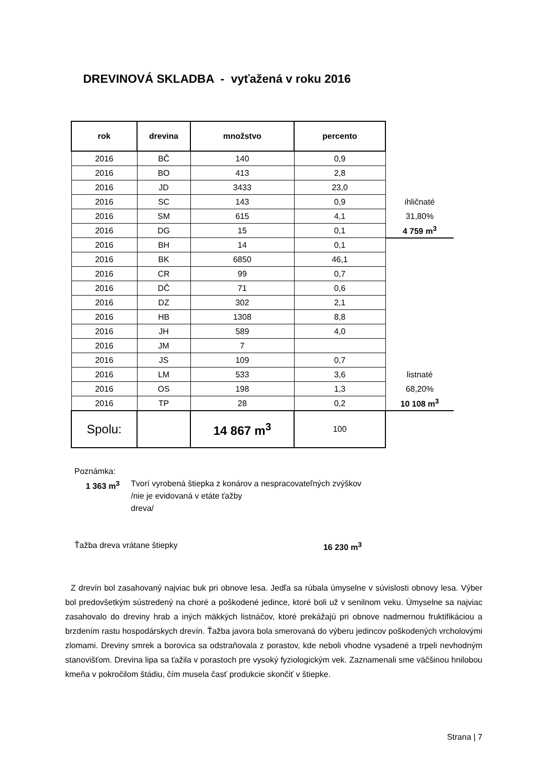DREVINOVÁ SKLADBA - vyťažená v roku 2016
| rok | drevina | množstvo | percento | |
| 2016 | BČ | 140 | 0,9 | |
| 2016 | BO | 413 | 2,8 | |
| 2016 | JD | 3433 | 23,0 | |
| 2016 | SC | 143 | 0,9 | ihličnaté |
| 2016 | SM | 615 | 4,1 | 31,80% |
| 2016 | DG | 15 | 0,1 | 4 759 m<sup>3</sup> |
| 2016 | BH | 14 | 0,1 | |
| 2016 | BK | 6850 | 46,1 | |
| 2016 | CR | 99 | 0,7 | |
| 2016 | DČ | 71 | 0,6 | |
| 2016 | DZ | 302 | 2,1 | |
| 2016 | HB | 1308 | 8,8 | |
| 2016 | JH | 589 | 4,0 | |
| 2016 | JM | 7 | | |
| 2016 | JS | 109 | 0,7 | |
| 2016 | LM | 533 | 3,6 | listnaté |
| 2016 | OS | 198 | 1,3 | 68,20% |
| 2016 | TP | 28 | 0,2 | 10 108 m<sup>3</sup> |
| Spolu: | | 14 867 m<sup>3</sup> | 100 | |
Poznámka:
1 363 m<sup>3</sup> Tvorí vyrobená štiepka z konárov a nespracovateľných zvýškov
/nie je evidovaná v etáte ťažby
dreva/
Ťažba dreva vrátane štiepky 16 230 m<sup>3</sup>
Z drevín bol zasahovaný najviac buk pri obnove lesa. Jedľa sa rúbala úmyselne v súvislosti obnovy lesa. Výber bol predovšetkým sústredený na choré a poškodené jedince, ktoré boli už v senilnom veku. Úmyselne sa najviac zasahovalo do dreviny hrab a iných mäkkých listnáčov, ktoré prekážajú pri obnove nadmernou fruktifikáciou a brzdením rastu hospodárskych drevín. Ťažba javora bola smerovaná do výberu jedincov poškodených vrcholovými zlomami. Dreviny smrek a borovica sa odstraňovala z porastov, kde neboli vhodne vysadené a trpeli nevhodným stanovišťom. Drevina lipa sa ťažila v porastoch pre vysoký fyziologickým vek. Zaznamenali sme väčšinou hnilobou kmeňa v pokročilom štádiu, čím musela časť produkcie skončiť v štiepke.
Strana | 7